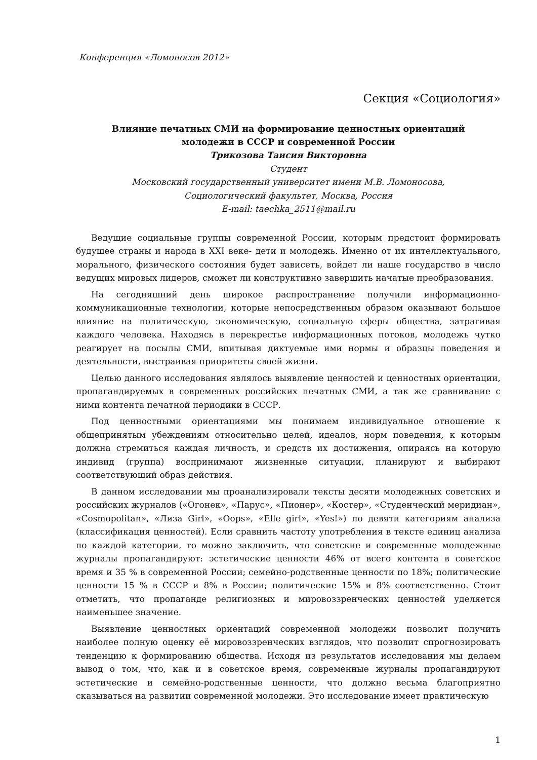Конференция «Ломоносов 2012»
Секция «Социология»
Влияние печатных СМИ на формирование ценностных ориентаций
молодежи в СССР и современной России
Трикозова Таисия Викторовна
Студент
Московский государственный университет имени М.В. Ломоносова,
Социологический факультет, Москва, Россия
E-mail: taechka_2511@mail.ru
Ведущие социальные группы современной России, которым предстоит формировать будущее страны и народа в XXI веке- дети и молодежь. Именно от их интеллектуального, морального, физического состояния будет зависеть, войдет ли наше государство в число ведущих мировых лидеров, сможет ли конструктивно завершить начатые преобразования.
На сегодняшний день широкое распространение получили информационно- коммуникационные технологии, которые непосредственным образом оказывают большое влияние на политическую, экономическую, социальную сферы общества, затрагивая каждого человека. Находясь в перекрестье информационных потоков, молодежь чутко реагирует на посылы СМИ, впитывая диктуемые ими нормы и образцы поведения и деятельности, выстраивая приоритеты своей жизни.
Целью данного исследования являлось выявление ценностей и ценностных ориентации, пропагандируемых в современных российских печатных СМИ, а так же сравнивание с ними контента печатной периодики в СССР.
Под ценностными ориентациями мы понимаем индивидуальное отношение к общепринятым убеждениям относительно целей, идеалов, норм поведения, к которым должна стремиться каждая личность, и средств их достижения, опираясь на которую индивид (группа) воспринимают жизненные ситуации, планируют и выбирают соответствующий образ действия.
В данном исследовании мы проанализировали тексты десяти молодежных советских и российских журналов («Огонек», «Парус», «Пионер», «Костер», «Студенческий меридиан», «Cosmopolitan», «Лиза Girl», «Oops», «Elle girl», «Yes!») по девяти категориям анализа (классификация ценностей). Если сравнить частоту употребления в тексте единиц анализа по каждой категории, то можно заключить, что советские и современные молодежные журналы пропагандируют: эстетические ценности 46% от всего контента в советское время и 35 % в современной России; семейно-родственные ценности по 18%; политические ценности 15 % в СССР и 8% в России; политические 15% и 8% соответственно. Стоит отметить, что пропаганде религиозных и мировоззренческих ценностей уделяется наименьшее значение.
Выявление ценностных ориентаций современной молодежи позволит получить наиболее полную оценку её мировоззренческих взглядов, что позволит спрогнозировать тенденцию к формированию общества. Исходя из результатов исследования мы делаем вывод о том, что, как и в советское время, современные журналы пропагандируют эстетические и семейно-родственные ценности, что должно весьма благоприятно сказываться на развитии современной молодежи. Это исследование имеет практическую
1